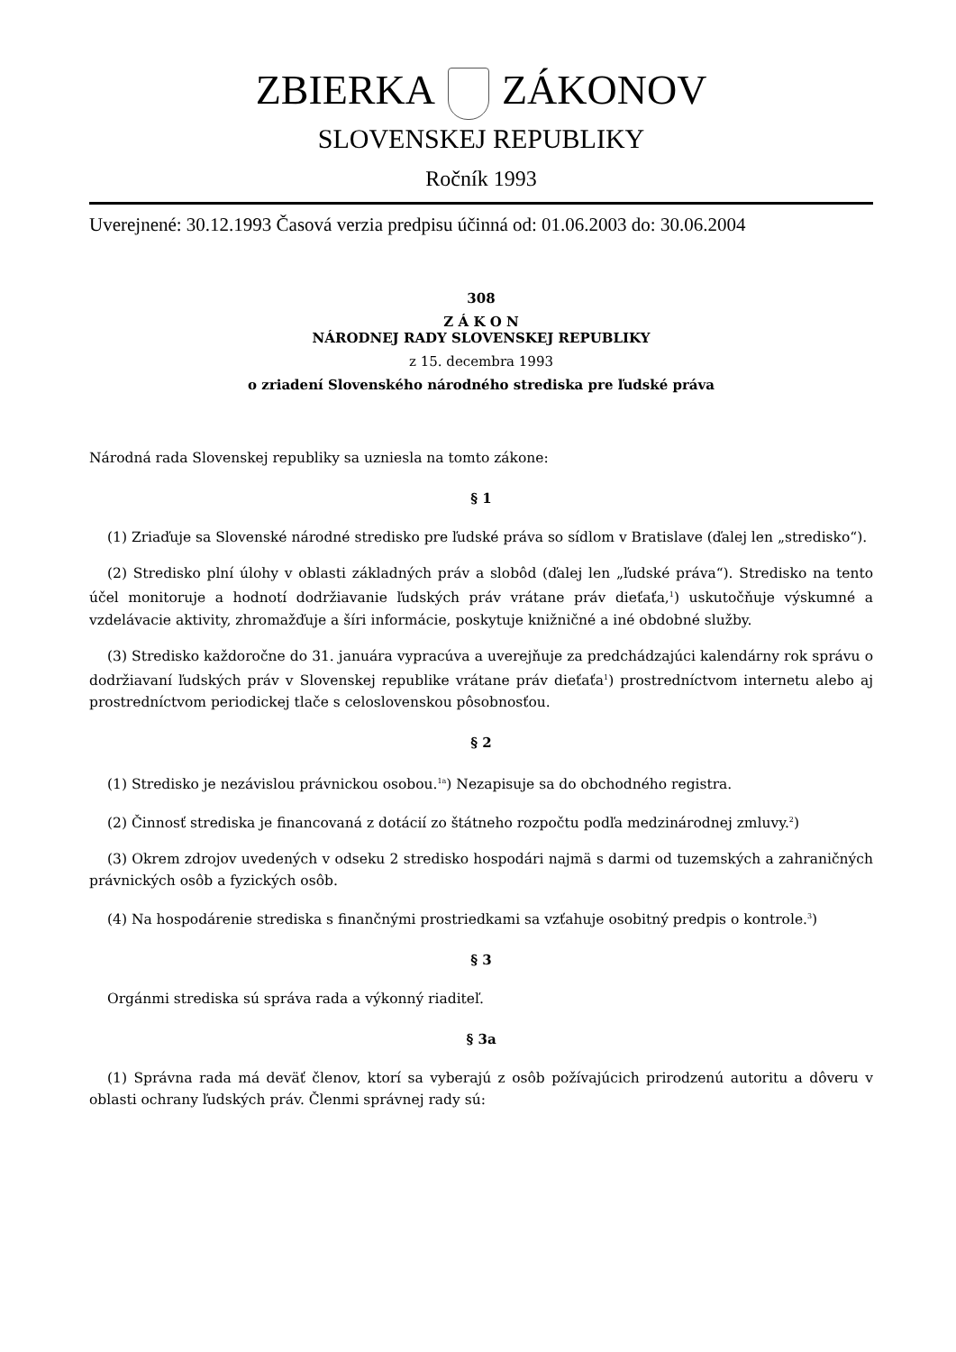ZBIERKA ZÁKONOV
SLOVENSKEJ REPUBLIKY
Ročník 1993
Uverejnené: 30.12.1993 Časová verzia predpisu účinná od: 01.06.2003 do: 30.06.2004
308
Z Á K O N
NÁRODNEJ RADY SLOVENSKEJ REPUBLIKY
z 15. decembra 1993
o zriadení Slovenského národného strediska pre ľudské práva
Národná rada Slovenskej republiky sa uzniesla na tomto zákone:
§ 1
(1) Zriaďuje sa Slovenské národné stredisko pre ľudské práva so sídlom v Bratislave (ďalej len „stredisko“).
(2) Stredisko plní úlohy v oblasti základných práv a slobôd (ďalej len „ľudské práva“). Stredisko na tento účel monitoruje a hodnotí dodržiavanie ľudských práv vrátane práv dieťaťa,<sup>1</sup>) uskutočňuje výskumné a vzdelávacie aktivity, zhromažďuje a šíri informácie, poskytuje knižničné a iné obdobné služby.
(3) Stredisko každoročne do 31. januára vypracúva a uverejňuje za predchádzajúci kalendárny rok správu o dodržiavaní ľudských práv v Slovenskej republike vrátane práv dieťaťa<sup>1</sup>) prostredníctvom internetu alebo aj prostredníctvom periodickej tlače s celoslovenskou pôsobnosťou.
§ 2
(1) Stredisko je nezávislou právnickou osobou.<sup>1a</sup>) Nezapisuje sa do obchodného registra.
(2) Činnosť strediska je financovaná z dotácií zo štátneho rozpočtu podľa medzinárodnej zmluvy.<sup>2</sup>)
(3) Okrem zdrojov uvedených v odseku 2 stredisko hospodári najmä s darmi od tuzemských a zahraničných právnických osôb a fyzických osôb.
(4) Na hospodárenie strediska s finančnými prostriedkami sa vzťahuje osobitný predpis o kontrole.<sup>3</sup>)
§ 3
Orgánmi strediska sú správa rada a výkonný riaditeľ.
§ 3a
(1) Správna rada má deväť členov, ktorí sa vyberajú z osôb požívajúcich prirodzenú autoritu a dôveru v oblasti ochrany ľudských práv. Členmi správnej rady sú: